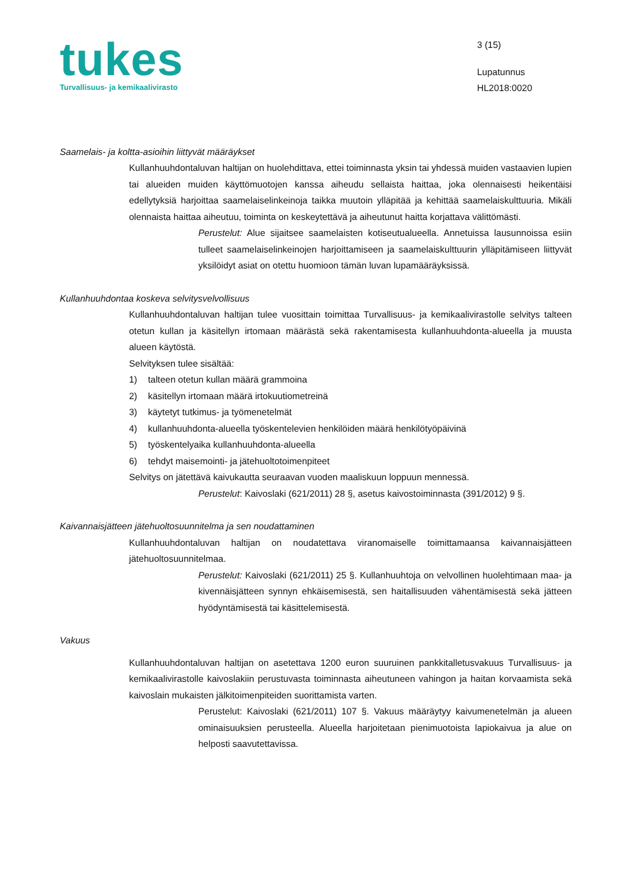tukes
Turvallisuus- ja kemikaalivirasto
3 (15)
Lupatunnus
HL2018:0020
Saamelais- ja koltta-asioihin liittyvät määräykset
Kullanhuuhdontaluvan haltijan on huolehdittava, ettei toiminnasta yksin tai yhdessä muiden vastaavien lupien tai alueiden muiden käyttömuotojen kanssa aiheudu sellaista haittaa, joka olennaisesti heikentäisi edellytyksiä harjoittaa saamelaiselinkeinoja taikka muutoin ylläpitää ja kehittää saamelaiskulttuuria. Mikäli olennaista haittaa aiheutuu, toiminta on keskeytettävä ja aiheutunut haitta korjattava välittömästi.
Perustelut: Alue sijaitsee saamelaisten kotiseutualueella. Annetuissa lausunnoissa esiin tulleet saamelaiselinkeinojen harjoittamiseen ja saamelaiskulttuurin ylläpitämiseen liittyvät yksilöidyt asiat on otettu huomioon tämän luvan lupamääräyksissä.
Kullanhuuhdontaa koskeva selvitysvelvollisuus
Kullanhuuhdontaluvan haltijan tulee vuosittain toimittaa Turvallisuus- ja kemikaalivirastolle selvitys talteen otetun kullan ja käsitellyn irtomaan määrästä sekä rakentamisesta kullanhuuhdonta-alueella ja muusta alueen käytöstä.
Selvityksen tulee sisältää:
1) talteen otetun kullan määrä grammoina
2) käsitellyn irtomaan määrä irtokuutiometreinä
3) käytetyt tutkimus- ja työmenetelmät
4) kullanhuuhdonta-alueella työskentelevien henkilöiden määrä henkilötyöpäivinä
5) työskentelyaika kullanhuuhdonta-alueella
6) tehdyt maisemointi- ja jätehuoltotoimenpiteet
Selvitys on jätettävä kaivukautta seuraavan vuoden maaliskuun loppuun mennessä.
Perustelut: Kaivoslaki (621/2011) 28 §, asetus kaivostoiminnasta (391/2012) 9 §.
Kaivannaisjätteen jätehuoltosuunnitelma ja sen noudattaminen
Kullanhuuhdontaluvan haltijan on noudatettava viranomaiselle toimittamaansa kaivannaisjätteen jätehuoltosuunnitelmaa.
Perustelut: Kaivoslaki (621/2011) 25 §. Kullanhuuhtoja on velvollinen huolehtimaan maa- ja kivennäisjätteen synnyn ehkäisemisestä, sen haitallisuuden vähentämisestä sekä jätteen hyödyntämisestä tai käsittelemisestä.
Vakuus
Kullanhuuhdontaluvan haltijan on asetettava 1200 euron suuruinen pankkitalletusvakuus Turvallisuus- ja kemikaalivirastolle kaivoslakiin perustuvasta toiminnasta aiheutuneen vahingon ja haitan korvaamista sekä kaivoslain mukaisten jälkitoimenpiteiden suorittamista varten.
Perustelut: Kaivoslaki (621/2011) 107 §. Vakuus määräytyy kaivumenetelmän ja alueen ominaisuuksien perusteella. Alueella harjoitetaan pienimuotoista lapiokaivua ja alue on helposti saavutettavissa.